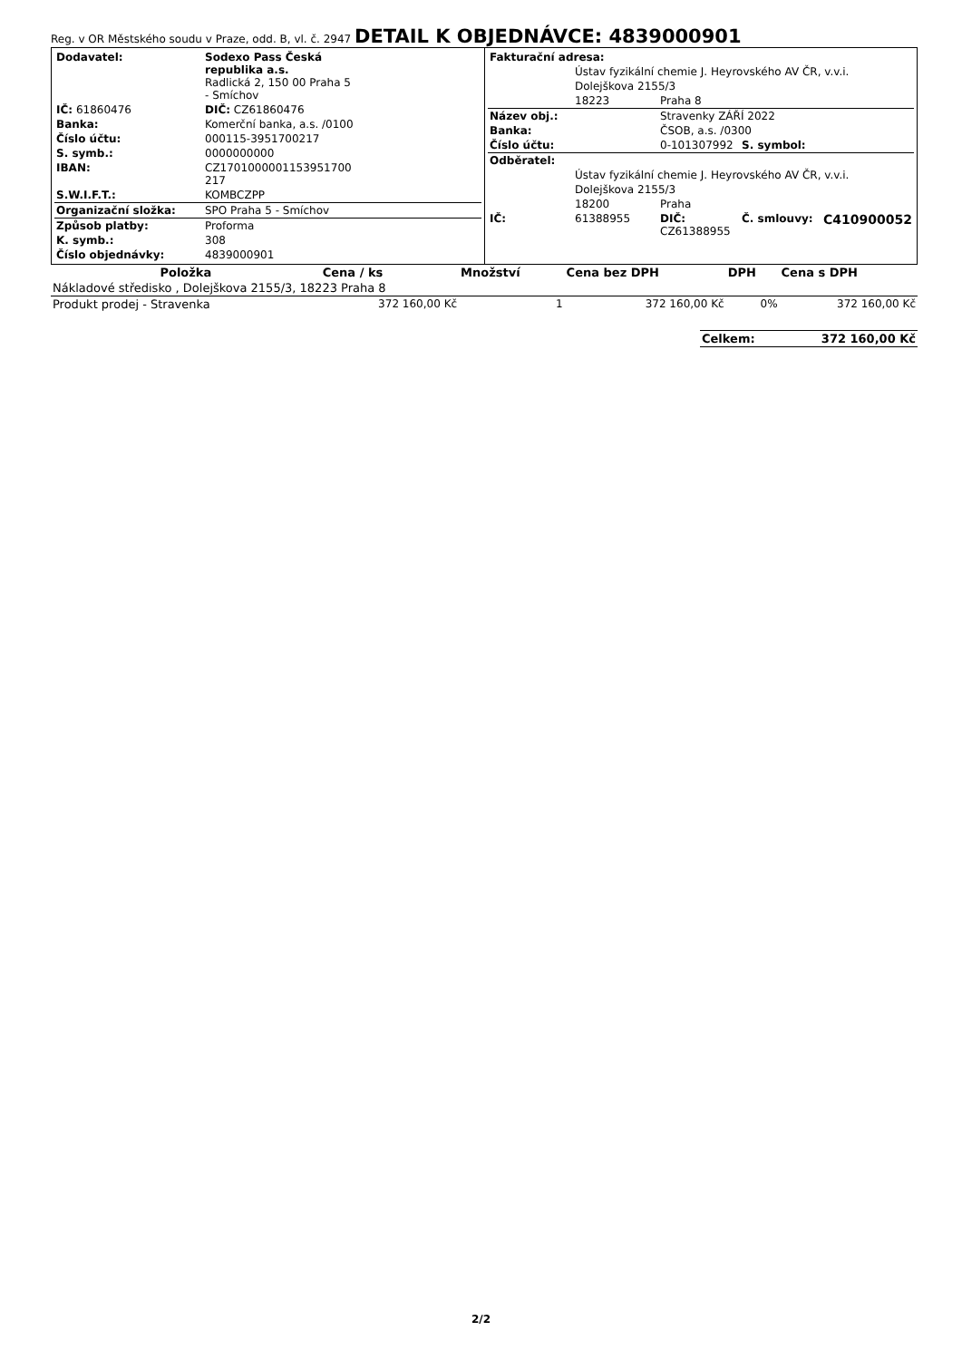Reg. v OR Městského soudu v Praze, odd. B, vl. č. 2947 DETAIL K OBJEDNÁVCE: 4839000901
| Dodavatel: | Sodexo Pass Česká republika a.s. Radlická 2, 150 00 Praha 5 - Smíchov |
| IČ: 61860476 | DIČ: CZ61860476 |
| Banka: | Komerční banka, a.s. /0100 |
| Číslo účtu: | 000115-3951700217 |
| S. symb.: | 0000000000 |
| IBAN: | CZ1701000001153951700 217 |
| S.W.I.F.T.: | KOMBCZPP |
| Organizační složka: | SPO Praha 5 - Smíchov |
| Způsob platby: | Proforma |
| K. symb.: | 308 |
| Číslo objednávky: | 4839000901 |
| Fakturační adresa: | | | |
| | Ústav fyzikální chemie J. Heyrovského AV ČR, v.v.i. | | |
| | Dolejškova 2155/3 | | |
| | 18223 | Praha 8 | |
| Název obj.: | | Stravenky ZÁŘÍ 2022 | |
| Banka: | | ČSOB, a.s. /0300 | |
| Číslo účtu: | | 0-101307992 | S. symbol: |
| Odběratel: | | | |
| | Ústav fyzikální chemie J. Heyrovského AV ČR, v.v.i. | | |
| | Dolejškova 2155/3 | | |
| | 18200 | Praha | |
| IČ: | 61388955 | DIČ: CZ61388955 | Č. smlouvy: C410900052 |
| Položka | Cena / ks | Množství | Cena bez DPH | DPH | Cena s DPH |
| --- | --- | --- | --- | --- | --- |
| Nákladové středisko , Dolejškova 2155/3, 18223 Praha 8 | | | | | |
| Produkt prodej - Stravenka | 372 160,00 Kč | 1 | 372 160,00 Kč | 0% | 372 160,00 Kč |
| Celkem: | 372 160,00 Kč |
2/2